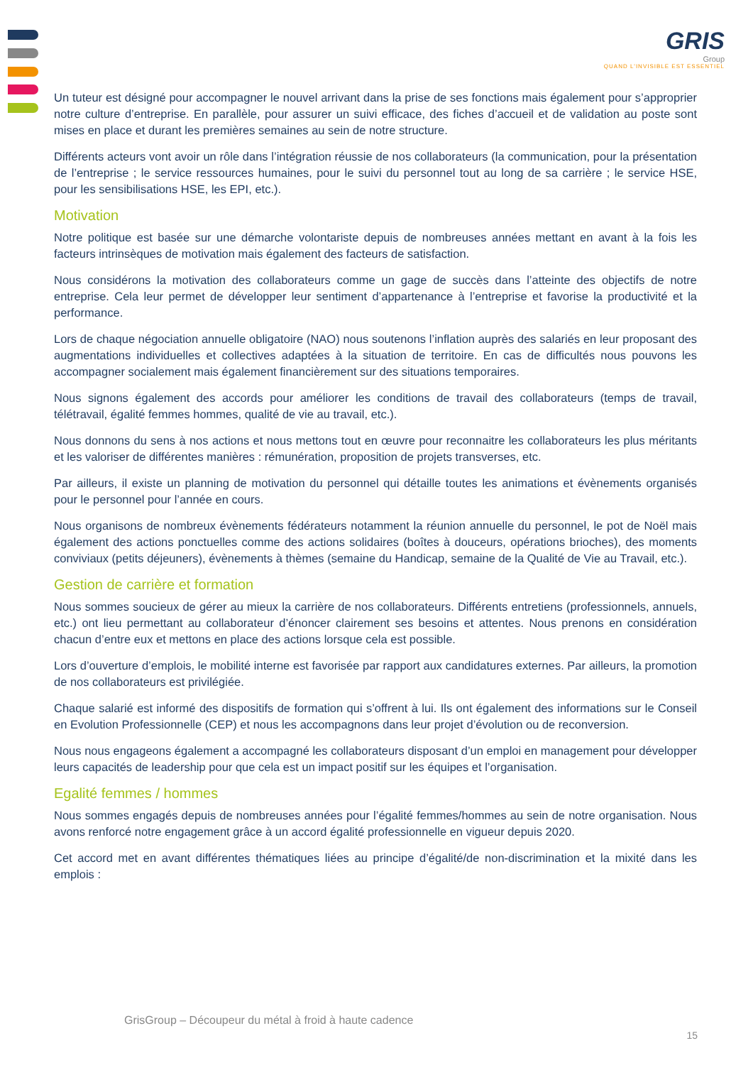GRIS
Group
QUAND L'INVISIBLE EST ESSENTIEL
Un tuteur est désigné pour accompagner le nouvel arrivant dans la prise de ses fonctions mais également pour s’approprier notre culture d’entreprise. En parallèle, pour assurer un suivi efficace, des fiches d’accueil et de validation au poste sont mises en place et durant les premières semaines au sein de notre structure.
Différents acteurs vont avoir un rôle dans l’intégration réussie de nos collaborateurs (la communication, pour la présentation de l’entreprise ; le service ressources humaines, pour le suivi du personnel tout au long de sa carrière ; le service HSE, pour les sensibilisations HSE, les EPI, etc.).
Motivation
Notre politique est basée sur une démarche volontariste depuis de nombreuses années mettant en avant à la fois les facteurs intrinsèques de motivation mais également des facteurs de satisfaction.
Nous considérons la motivation des collaborateurs comme un gage de succès dans l’atteinte des objectifs de notre entreprise. Cela leur permet de développer leur sentiment d’appartenance à l’entreprise et favorise la productivité et la performance.
Lors de chaque négociation annuelle obligatoire (NAO) nous soutenons l’inflation auprès des salariés en leur proposant des augmentations individuelles et collectives adaptées à la situation de territoire. En cas de difficultés nous pouvons les accompagner socialement mais également financièrement sur des situations temporaires.
Nous signons également des accords pour améliorer les conditions de travail des collaborateurs (temps de travail, télétravail, égalité femmes hommes, qualité de vie au travail, etc.).
Nous donnons du sens à nos actions et nous mettons tout en œuvre pour reconnaitre les collaborateurs les plus méritants et les valoriser de différentes manières : rémunération, proposition de projets transverses, etc.
Par ailleurs, il existe un planning de motivation du personnel qui détaille toutes les animations et évènements organisés pour le personnel pour l’année en cours.
Nous organisons de nombreux évènements fédérateurs notamment la réunion annuelle du personnel, le pot de Noël mais également des actions ponctuelles comme des actions solidaires (boîtes à douceurs, opérations brioches), des moments conviviaux (petits déjeuners), évènements à thèmes (semaine du Handicap, semaine de la Qualité de Vie au Travail, etc.).
Gestion de carrière et formation
Nous sommes soucieux de gérer au mieux la carrière de nos collaborateurs. Différents entretiens (professionnels, annuels, etc.) ont lieu permettant au collaborateur d’énoncer clairement ses besoins et attentes. Nous prenons en considération chacun d’entre eux et mettons en place des actions lorsque cela est possible.
Lors d’ouverture d’emplois, le mobilité interne est favorisée par rapport aux candidatures externes. Par ailleurs, la promotion de nos collaborateurs est privilégiée.
Chaque salarié est informé des dispositifs de formation qui s’offrent à lui. Ils ont également des informations sur le Conseil en Evolution Professionnelle (CEP) et nous les accompagnons dans leur projet d’évolution ou de reconversion.
Nous nous engageons également a accompagné les collaborateurs disposant d’un emploi en management pour développer leurs capacités de leadership pour que cela est un impact positif sur les équipes et l’organisation.
Egalité femmes / hommes
Nous sommes engagés depuis de nombreuses années pour l’égalité femmes/hommes au sein de notre organisation. Nous avons renforcé notre engagement grâce à un accord égalité professionnelle en vigueur depuis 2020.
Cet accord met en avant différentes thématiques liées au principe d’égalité/de non-discrimination et la mixité dans les emplois :
GrisGroup – Découpeur du métal à froid à haute cadence
15